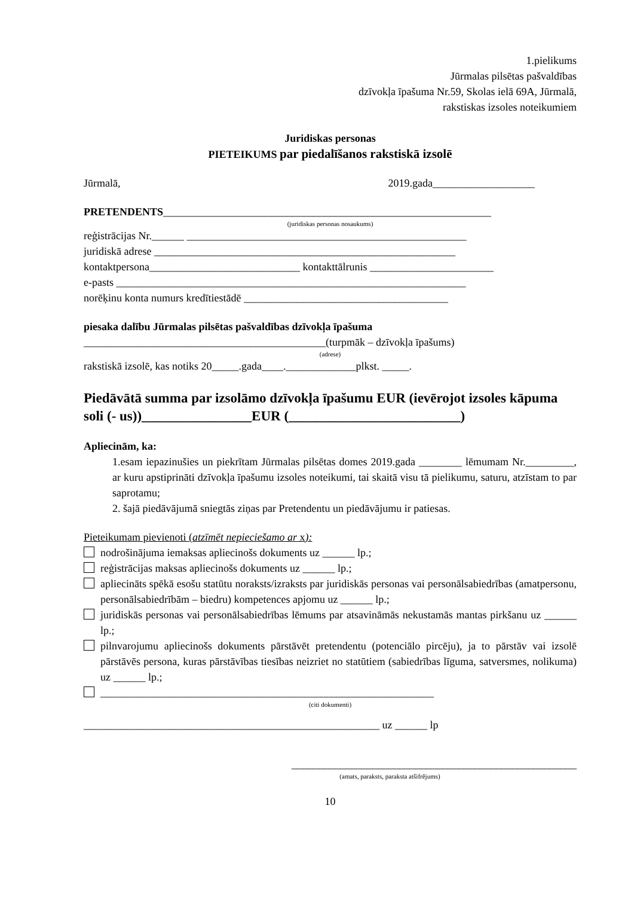1.pielikums
Jūrmalas pilsētas pašvaldības
dzīvokļa īpašuma Nr.59, Skolas ielā 69A, Jūrmalā,
rakstiskas izsoles noteikumiem
Juridiskas personas
PIETEIKUMS par piedalīšanos rakstiskā izsolē
Jūrmalā, 2019.gada___________________
PRETENDENTS_____________________________________________________________
(juridiskas personas nosaukums)
reģistrācijas Nr.______ ____________________________________________________
juridiskā adrese ________________________________________________________
kontaktpersona____________________________ kontakttālrunis _______________________
e-pasts _________________________________________________________________
norēķinu konta numurs kredītiestādē ______________________________________
piesaka dalību Jūrmalas pilsētas pašvaldības dzīvokļa īpašuma
_____________________________________________(turpmāk – dzīvokļa īpašums)
(adrese)
rakstiskā izsolē, kas notiks 20_____.gada____._____________plkst. _____.
Piedāvātā summa par izsolāmo dzīvokļa īpašumu EUR (ievērojot izsoles kāpuma soli (- us))________________EUR (_________________________)
Apliecinām, ka:
1.esam iepazinušies un piekrītam Jūrmalas pilsētas domes 2019.gada ________ lēmumam Nr._________, ar kuru apstiprināti dzīvokļa īpašumu izsoles noteikumi, tai skaitā visu tā pielikumu, saturu, atzīstam to par saprotamu;
2. šajā piedāvājumā sniegtās ziņas par Pretendentu un piedāvājumu ir patiesas.
Pieteikumam pievienoti (atzīmēt nepieciešamo ar x):
nodrošinājuma iemaksas apliecinošs dokuments uz ______ lp.;
reģistrācijas maksas apliecinošs dokuments uz ______ lp.;
apliecināts spēkā esošu statūtu noraksts/izraksts par juridiskās personas vai personālsabiedrības (amatpersonu, personālsabiedrībām – biedru) kompetences apjomu uz ______ lp.;
juridiskās personas vai personālsabiedrības lēmums par atsavināmās nekustamās mantas pirkšanu uz ______ lp.;
pilnvarojumu apliecinošs dokuments pārstāvēt pretendentu (potenciālo pircēju), ja to pārstāv vai izsolē pārstāvēs persona, kuras pārstāvības tiesības neizriet no statūtiem (sabiedrības līguma, satversmes, nolikuma) uz ______ lp.;
______________________________________________________________
(citi dokumenti)
_______________________________________________________ uz ______ lp
_____________________________________________________
(amats, paraksts, paraksta atšifrējums)
10